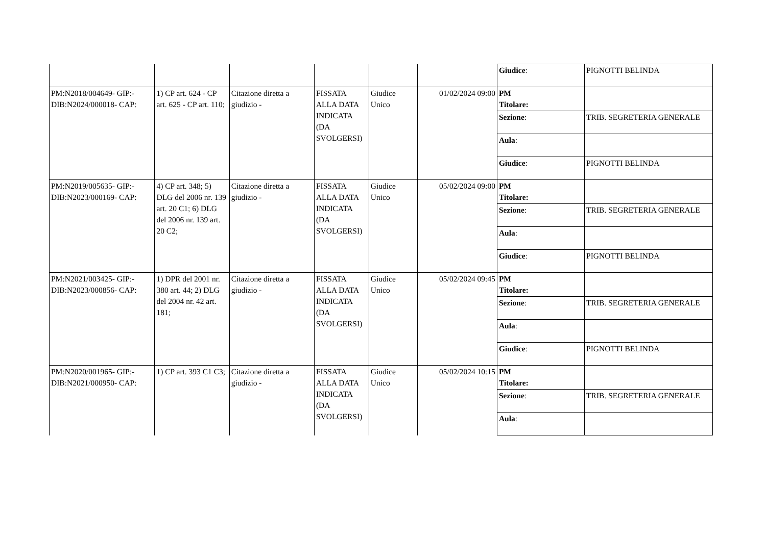| | | | | | | Giudice : | PIGNOTTI BELINDA |
| PM:N2018/004649- GIP:- DIB:N2024/000018- CAP: | 1) CP art. 624 - CP art. 625 - CP art. 110; | Citazione diretta a giudizio - | FISSATA ALLA DATA INDICATA (DA SVOLGERSI) | Giudice Unico | 01/02/2024 09:00 | PM Titolare: | |
| | | | | | | Sezione : | TRIB. SEGRETERIA GENERALE |
| | | | | | | Aula : | |
| | | | | | | Giudice : | PIGNOTTI BELINDA |
| PM:N2019/005635- GIP:- DIB:N2023/000169- CAP: | 4) CP art. 348; 5) DLG del 2006 nr. 139 art. 20 C1; 6) DLG del 2006 nr. 139 art. 20 C2; | Citazione diretta a giudizio - | FISSATA ALLA DATA INDICATA (DA SVOLGERSI) | Giudice Unico | 05/02/2024 09:00 | PM Titolare: | |
| | | | | | | Sezione : | TRIB. SEGRETERIA GENERALE |
| | | | | | | Aula : | |
| | | | | | | Giudice : | PIGNOTTI BELINDA |
| PM:N2021/003425- GIP:- DIB:N2023/000856- CAP: | 1) DPR del 2001 nr. 380 art. 44; 2) DLG del 2004 nr. 42 art. 181; | Citazione diretta a giudizio - | FISSATA ALLA DATA INDICATA (DA SVOLGERSI) | Giudice Unico | 05/02/2024 09:45 | PM Titolare: | |
| | | | | | | Sezione : | TRIB. SEGRETERIA GENERALE |
| | | | | | | Aula : | |
| | | | | | | Giudice : | PIGNOTTI BELINDA |
| PM:N2020/001965- GIP:- DIB:N2021/000950- CAP: | 1) CP art. 393 C1 C3; | Citazione diretta a giudizio - | FISSATA ALLA DATA INDICATA (DA SVOLGERSI) | Giudice Unico | 05/02/2024 10:15 | PM Titolare: | |
| | | | | | | Sezione : | TRIB. SEGRETERIA GENERALE |
| | | | | | | Aula : | |